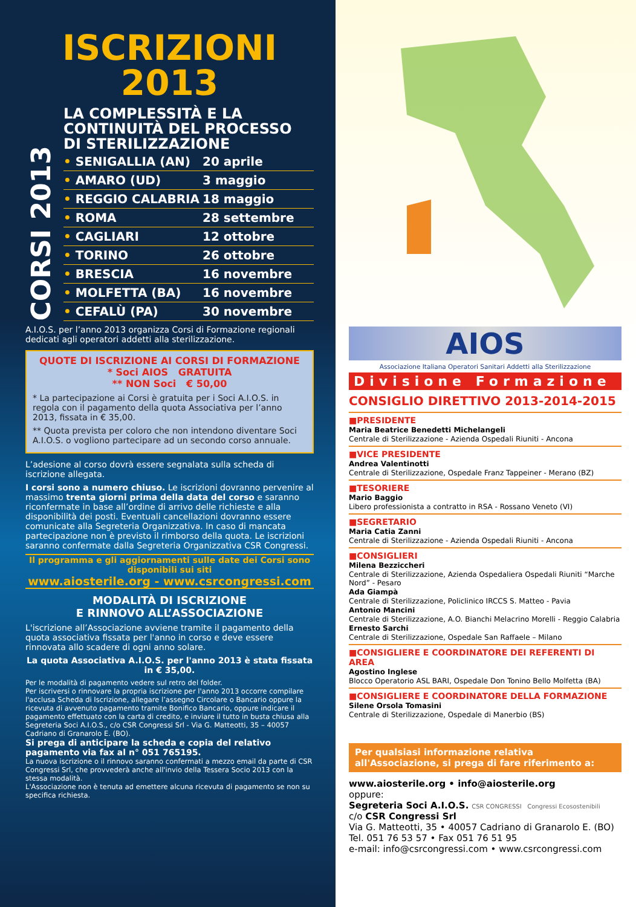ISCRIZIONI
2013
CORSI 2013
LA COMPLESSITÀ E LA CONTINUITÀ DEL PROCESSO DI STERILIZZAZIONE
• SENIGALLIA (AN) 20 aprile
• AMARO (UD) 3 maggio
• REGGIO CALABRIA 18 maggio
• ROMA 28 settembre
• CAGLIARI 12 ottobre
• TORINO 26 ottobre
• BRESCIA 16 novembre
• MOLFETTA (BA) 16 novembre
• CEFALÙ (PA) 30 novembre
A.I.O.S. per l’anno 2013 organizza Corsi di Formazione regionali dedicati agli operatori addetti alla sterilizzazione.
QUOTE DI ISCRIZIONE AI CORSI DI FORMAZIONE
* Soci AIOS GRATUITA
** NON Soci € 50,00
* La partecipazione ai Corsi è gratuita per i Soci A.I.O.S. in regola con il pagamento della quota Associativa per l’anno 2013, fissata in € 35,00.
** Quota prevista per coloro che non intendono diventare Soci A.I.O.S. o vogliono partecipare ad un secondo corso annuale.
L’adesione al corso dovrà essere segnalata sulla scheda di iscrizione allegata.
I corsi sono a numero chiuso. Le iscrizioni dovranno pervenire al massimo trenta giorni prima della data del corso e saranno riconfermate in base all’ordine di arrivo delle richieste e alla disponibilità dei posti. Eventuali cancellazioni dovranno essere comunicate alla Segreteria Organizzativa. In caso di mancata partecipazione non è previsto il rimborso della quota. Le iscrizioni saranno confermate dalla Segreteria Organizzativa CSR Congressi.
Il programma e gli aggiornamenti sulle date dei Corsi sono disponibili sui siti
www.aiosterile.org - www.csrcongressi.com
MODALITÀ DI ISCRIZIONE
E RINNOVO ALL’ASSOCIAZIONE
L'iscrizione all’Associazione avviene tramite il pagamento della quota associativa fissata per l'anno in corso e deve essere rinnovata allo scadere di ogni anno solare.
La quota Associativa A.I.O.S. per l'anno 2013 è stata fissata in € 35,00.
Per le modalità di pagamento vedere sul retro del folder.
Per iscriversi o rinnovare la propria iscrizione per l'anno 2013 occorre compilare l'acclusa Scheda di Iscrizione, allegare l’assegno Circolare o Bancario oppure la ricevuta di avvenuto pagamento tramite Bonifico Bancario, oppure indicare il pagamento effettuato con la carta di credito, e inviare il tutto in busta chiusa alla Segreteria Soci A.I.O.S., c/o CSR Congressi Srl - Via G. Matteotti, 35 – 40057 Cadriano di Granarolo E. (BO).
Si prega di anticipare la scheda e copia del relativo pagamento via fax al n° 051 765195.
La nuova iscrizione o il rinnovo saranno confermati a mezzo email da parte di CSR Congressi Srl, che provvederà anche all'invio della Tessera Socio 2013 con la stessa modalità.
L'Associazione non è tenuta ad emettere alcuna ricevuta di pagamento se non su specifica richiesta.
AIOS
Associazione Italiana Operatori Sanitari Addetti alla Sterilizzazione
Divisione Formazione
CONSIGLIO DIRETTIVO 2013-2014-2015
■PRESIDENTE
Maria Beatrice Benedetti Michelangeli
Centrale di Sterilizzazione - Azienda Ospedali Riuniti - Ancona
■VICE PRESIDENTE
Andrea Valentinotti
Centrale di Sterilizzazione, Ospedale Franz Tappeiner - Merano (BZ)
■TESORIERE
Mario Baggio
Libero professionista a contratto in RSA - Rossano Veneto (VI)
■SEGRETARIO
Maria Catia Zanni
Centrale di Sterilizzazione - Azienda Ospedali Riuniti - Ancona
■CONSIGLIERI
Milena Bezziccheri
Centrale di Sterilizzazione, Azienda Ospedaliera Ospedali Riuniti “Marche Nord” - Pesaro
Ada Giampà
Centrale di Sterilizzazione, Policlinico IRCCS S. Matteo - Pavia
Antonio Mancini
Centrale di Sterilizzazione, A.O. Bianchi Melacrino Morelli - Reggio Calabria
Ernesto Sarchi
Centrale di Sterilizzazione, Ospedale San Raffaele – Milano
■CONSIGLIERE E COORDINATORE DEI REFERENTI DI AREA
Agostino Inglese
Blocco Operatorio ASL BARI, Ospedale Don Tonino Bello Molfetta (BA)
■CONSIGLIERE E COORDINATORE DELLA FORMAZIONE
Silene Orsola Tomasini
Centrale di Sterilizzazione, Ospedale di Manerbio (BS)
Per qualsiasi informazione relativa all'Associazione, si prega di fare riferimento a:
www.aiosterile.org • info@aiosterile.org
oppure:
Segreteria Soci A.I.O.S. CSR CONGRESSI Congressi Ecosostenibili
c/o CSR Congressi Srl
Via G. Matteotti, 35 • 40057 Cadriano di Granarolo E. (BO)
Tel. 051 76 53 57 • Fax 051 76 51 95
e-mail: info@csrcongressi.com • www.csrcongressi.com